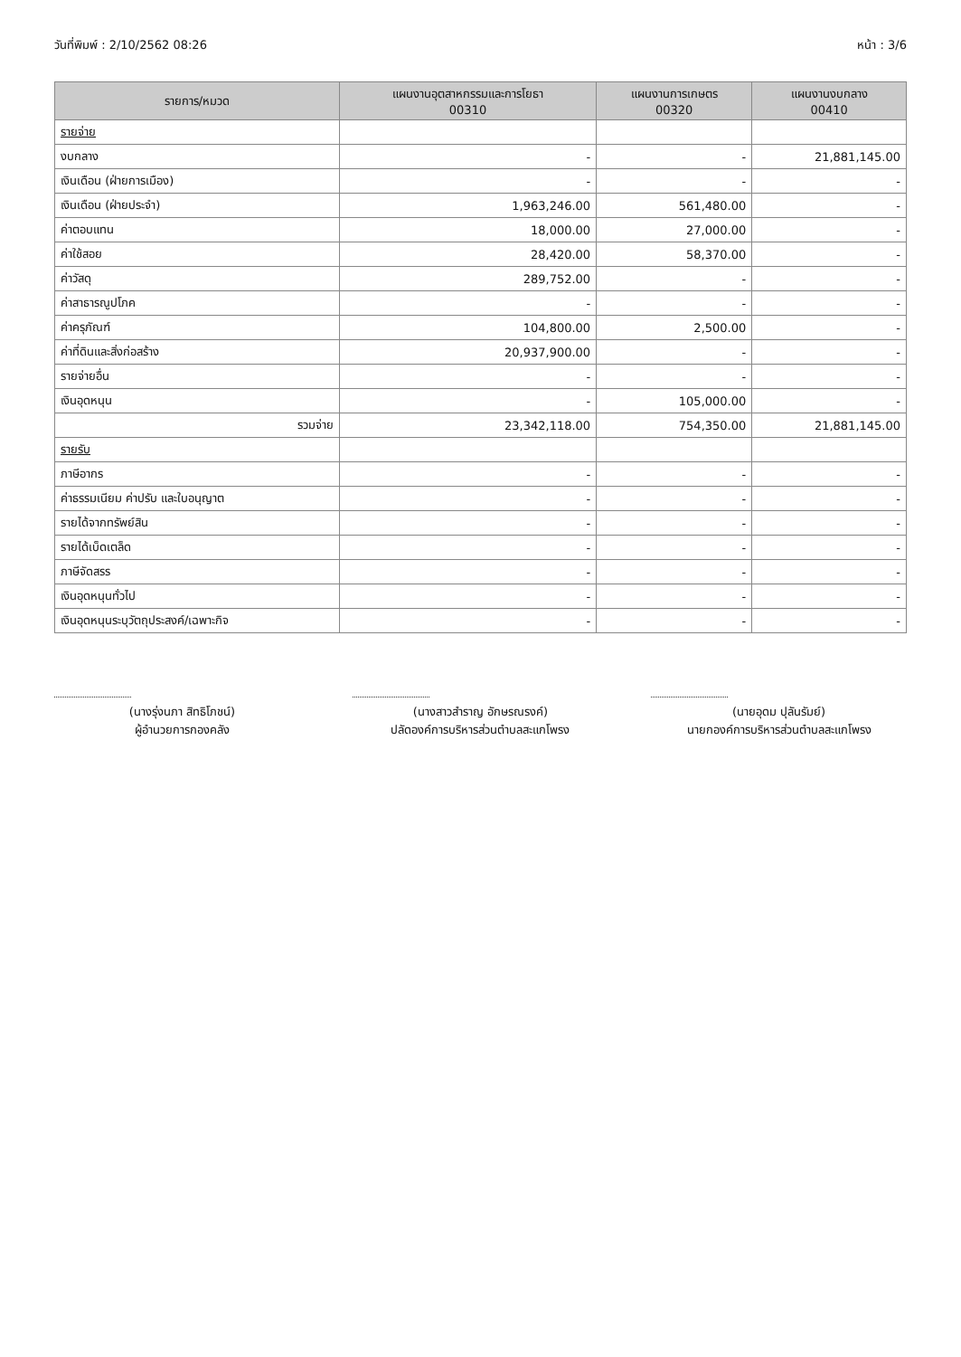วันที่พิมพ์ : 2/10/2562 08:26 หน้า : 3/6
| รายการ/หมวด | แผนงานอุตสาหกรรมและการโยธา 00310 | แผนงานการเกษตร 00320 | แผนงานงบกลาง 00410 |
| --- | --- | --- | --- |
| รายจ่าย | | | |
| งบกลาง | - | - | 21,881,145.00 |
| เงินเดือน (ฝ่ายการเมือง) | - | - | - |
| เงินเดือน (ฝ่ายประจำ) | 1,963,246.00 | 561,480.00 | - |
| ค่าตอบแทน | 18,000.00 | 27,000.00 | - |
| ค่าใช้สอย | 28,420.00 | 58,370.00 | - |
| ค่าวัสดุ | 289,752.00 | - | - |
| ค่าสาธารณูปโภค | - | - | - |
| ค่าครุภัณฑ์ | 104,800.00 | 2,500.00 | - |
| ค่าที่ดินและสิ่งก่อสร้าง | 20,937,900.00 | - | - |
| รายจ่ายอื่น | - | - | - |
| เงินอุดหนุน | - | 105,000.00 | - |
| รวมจ่าย | 23,342,118.00 | 754,350.00 | 21,881,145.00 |
| รายรับ | | | |
| ภาษีอากร | - | - | - |
| ค่าธรรมเนียม ค่าปรับ และใบอนุญาต | - | - | - |
| รายได้จากทรัพย์สิน | - | - | - |
| รายได้เบ็ดเตล็ด | - | - | - |
| ภาษีจัดสรร | - | - | - |
| เงินอุดหนุนทั่วไป | - | - | - |
| เงินอุดหนุนระบุวัตถุประสงค์/เฉพาะกิจ | - | - | - |
(นางรุ่งนภา สิทธิโภชน์)
ผู้อำนวยการกองคลัง
(นางสาวสำราญ อักษรณรงค์)
ปลัดองค์การบริหารส่วนตำบลสะแกโพรง
(นายอุดม ปุลันรัมย์)
นายกองค์การบริหารส่วนตำบลสะแกโพรง